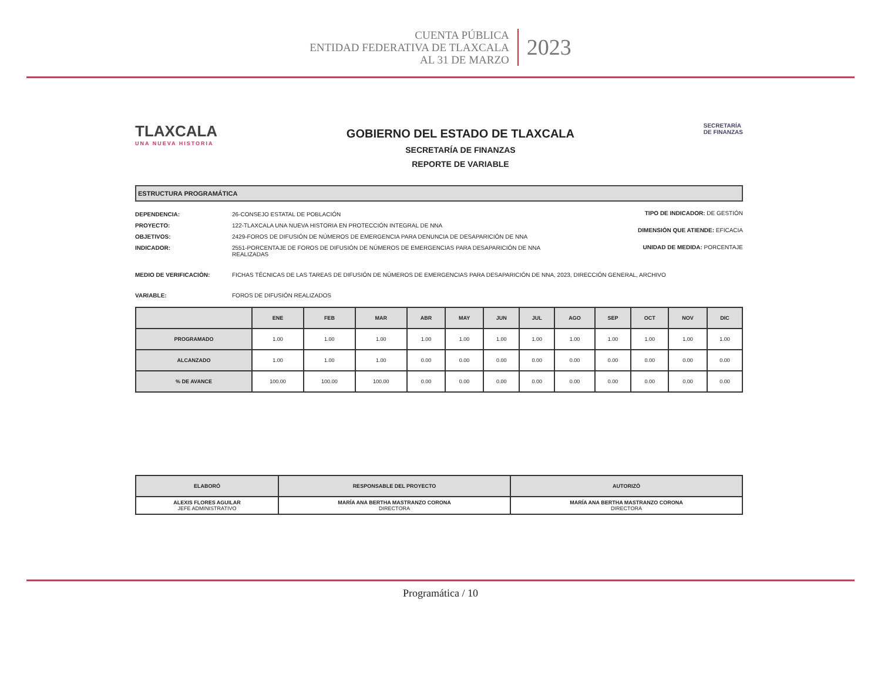CUENTA PÚBLICA
ENTIDAD FEDERATIVA DE TLAXCALA
AL 31 DE MARZO
2023
TLAXCALA
UNA NUEVA HISTORIA
GOBIERNO DEL ESTADO DE TLAXCALA
SECRETARÍA DE FINANZAS
REPORTE DE VARIABLE
SECRETARÍA
DE FINANZAS
ESTRUCTURA PROGRAMÁTICA
DEPENDENCIA: 26-CONSEJO ESTATAL DE POBLACIÓN
PROYECTO: 122-TLAXCALA UNA NUEVA HISTORIA EN PROTECCIÓN INTEGRAL DE NNA
OBJETIVOS: 2429-FOROS DE DIFUSIÓN DE NÚMEROS DE EMERGENCIA PARA DENUNCIA DE DESAPARICIÓN DE NNA
INDICADOR: 2551-PORCENTAJE DE FOROS DE DIFUSIÓN DE NÚMEROS DE EMERGENCIAS PARA DESAPARICIÓN DE NNA REALIZADAS
TIPO DE INDICADOR: DE GESTIÓN
DIMENSIÓN QUE ATIENDE: EFICACIA
UNIDAD DE MEDIDA: PORCENTAJE
MEDIO DE VERIFICACIÓN: FICHAS TÉCNICAS DE LAS TAREAS DE DIFUSIÓN DE NÚMEROS DE EMERGENCIAS PARA DESAPARICIÓN DE NNA, 2023, DIRECCIÓN GENERAL, ARCHIVO
VARIABLE: FOROS DE DIFUSIÓN REALIZADOS
| | ENE | FEB | MAR | ABR | MAY | JUN | JUL | AGO | SEP | OCT | NOV | DIC |
| --- | --- | --- | --- | --- | --- | --- | --- | --- | --- | --- | --- | --- |
| PROGRAMADO | 1.00 | 1.00 | 1.00 | 1.00 | 1.00 | 1.00 | 1.00 | 1.00 | 1.00 | 1.00 | 1.00 | 1.00 |
| ALCANZADO | 1.00 | 1.00 | 1.00 | 0.00 | 0.00 | 0.00 | 0.00 | 0.00 | 0.00 | 0.00 | 0.00 | 0.00 |
| % DE AVANCE | 100.00 | 100.00 | 100.00 | 0.00 | 0.00 | 0.00 | 0.00 | 0.00 | 0.00 | 0.00 | 0.00 | 0.00 |
| ELABORÓ | RESPONSABLE DEL PROYECTO | AUTORIZÓ |
| --- | --- | --- |
| ALEXIS FLORES AGUILAR JEFE ADMINISTRATIVO | MARÍA ANA BERTHA MASTRANZO CORONA DIRECTORA | MARÍA ANA BERTHA MASTRANZO CORONA DIRECTORA |
Programática / 10